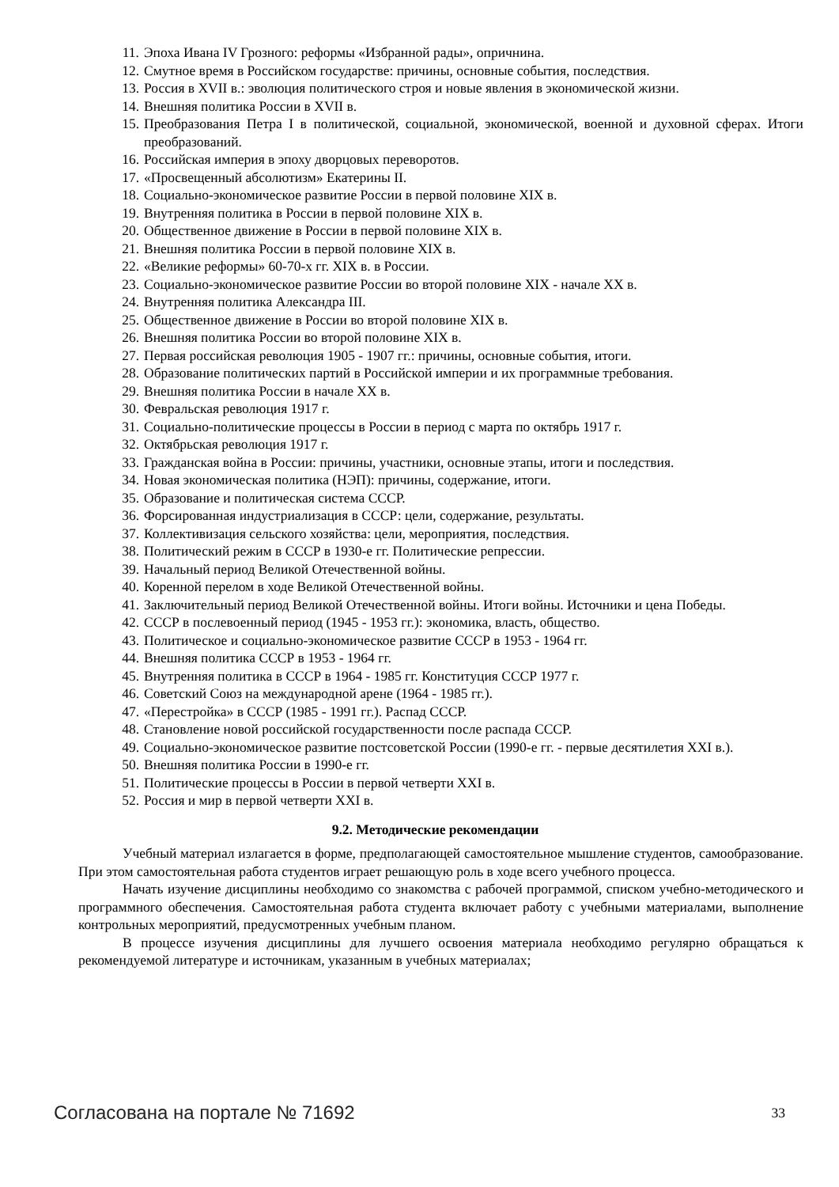11. Эпоха Ивана IV Грозного: реформы «Избранной рады», опричнина.
12. Смутное время в Российском государстве: причины, основные события, последствия.
13. Россия в XVII в.: эволюция политического строя и новые явления в экономической жизни.
14. Внешняя политика России в XVII в.
15. Преобразования Петра I в политической, социальной, экономической, военной и духовной сферах. Итоги преобразований.
16. Российская империя в эпоху дворцовых переворотов.
17. «Просвещенный абсолютизм» Екатерины II.
18. Социально-экономическое развитие России в первой половине XIX в.
19. Внутренняя политика в России в первой половине XIX в.
20. Общественное движение в России в первой половине XIX в.
21. Внешняя политика России в первой половине XIX в.
22. «Великие реформы» 60-70-х гг. XIX в. в России.
23. Социально-экономическое развитие России во второй половине XIX - начале XX в.
24. Внутренняя политика Александра III.
25. Общественное движение в России во второй половине XIX в.
26. Внешняя политика России во второй половине XIX в.
27. Первая российская революция 1905 - 1907 гг.: причины, основные события, итоги.
28. Образование политических партий в Российской империи и их программные требования.
29. Внешняя политика России в начале XX в.
30. Февральская революция 1917 г.
31. Социально-политические процессы в России в период с марта по октябрь 1917 г.
32. Октябрьская революция 1917 г.
33. Гражданская война в России: причины, участники, основные этапы, итоги и последствия.
34. Новая экономическая политика (НЭП): причины, содержание, итоги.
35. Образование и политическая система СССР.
36. Форсированная индустриализация в СССР: цели, содержание, результаты.
37. Коллективизация сельского хозяйства: цели, мероприятия, последствия.
38. Политический режим в СССР в 1930-е гг. Политические репрессии.
39. Начальный период Великой Отечественной войны.
40. Коренной перелом в ходе Великой Отечественной войны.
41. Заключительный период Великой Отечественной войны. Итоги войны. Источники и цена Победы.
42. СССР в послевоенный период (1945 - 1953 гг.): экономика, власть, общество.
43. Политическое и социально-экономическое развитие СССР в 1953 - 1964 гг.
44. Внешняя политика СССР в 1953 - 1964 гг.
45. Внутренняя политика в СССР в 1964 - 1985 гг. Конституция СССР 1977 г.
46. Советский Союз на международной арене (1964 - 1985 гг.).
47. «Перестройка» в СССР (1985 - 1991 гг.). Распад СССР.
48. Становление новой российской государственности после распада СССР.
49. Социально-экономическое развитие постсоветской России (1990-е гг. - первые десятилетия XXI в.).
50. Внешняя политика России в 1990-е гг.
51. Политические процессы в России в первой четверти XXI в.
52. Россия и мир в первой четверти XXI в.
9.2. Методические рекомендации
Учебный материал излагается в форме, предполагающей самостоятельное мышление студентов, самообразование. При этом самостоятельная работа студентов играет решающую роль в ходе всего учебного процесса.
Начать изучение дисциплины необходимо со знакомства с рабочей программой, списком учебно-методического и программного обеспечения. Самостоятельная работа студента включает работу с учебными материалами, выполнение контрольных мероприятий, предусмотренных учебным планом.
В процессе изучения дисциплины для лучшего освоения материала необходимо регулярно обращаться к рекомендуемой литературе и источникам, указанным в учебных материалах;
Согласована на портале № 71692 33